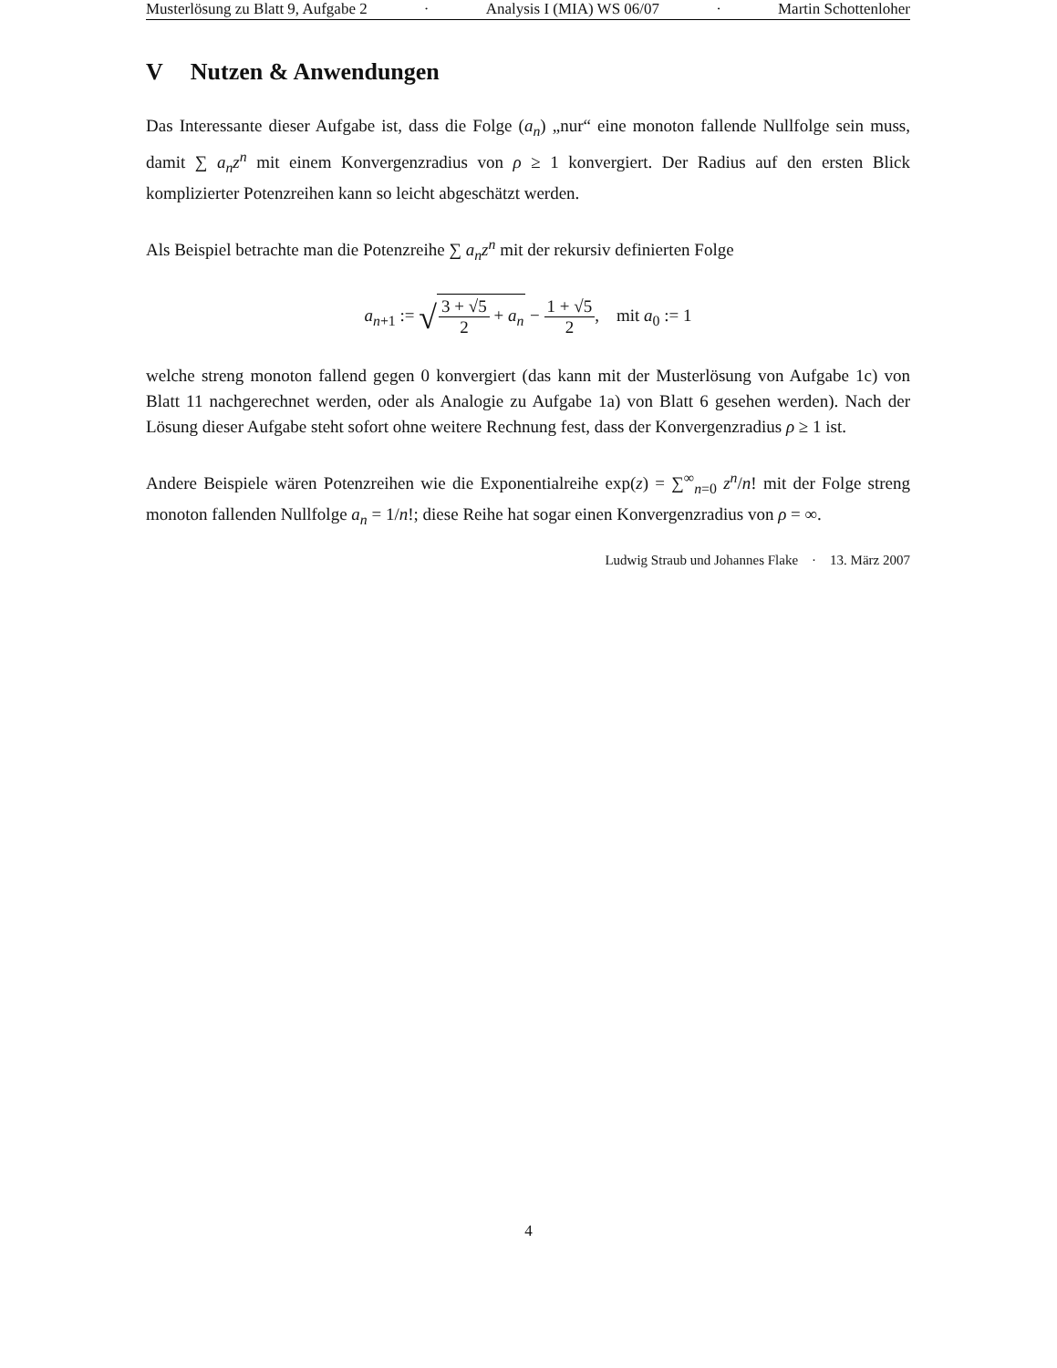Musterlösung zu Blatt 9, Aufgabe 2 · Analysis I (MIA) WS 06/07 · Martin Schottenloher
V Nutzen & Anwendungen
Das Interessante dieser Aufgabe ist, dass die Folge (a<sub>n</sub>) „nur“ eine monoton fallende Nullfolge sein muss, damit ∑ a<sub>n</sub>z<sup>n</sup> mit einem Konvergenzradius von ρ ≥ 1 konvergiert. Der Radius auf den ersten Blick komplizierter Potenzreihen kann so leicht abgeschätzt werden.
Als Beispiel betrachte man die Potenzreihe ∑ a<sub>n</sub>z<sup>n</sup> mit der rekursiv definierten Folge
a<sub>n+1</sub> := √3 + √5 2 + a<sub>n</sub> − 1 + √5 2, mit a<sub>0</sub> := 1
welche streng monoton fallend gegen 0 konvergiert (das kann mit der Musterlösung von Aufgabe 1c) von Blatt 11 nachgerechnet werden, oder als Analogie zu Aufgabe 1a) von Blatt 6 gesehen werden). Nach der Lösung dieser Aufgabe steht sofort ohne weitere Rechnung fest, dass der Konvergenzradius ρ ≥ 1 ist.
Andere Beispiele wären Potenzreihen wie die Exponentialreihe exp(z) = ∑<sup>∞</sup><sub>n=0</sub> z<sup>n</sup>/n! mit der Folge streng monoton fallenden Nullfolge a<sub>n</sub> = 1/n!; diese Reihe hat sogar einen Konvergenzradius von ρ = ∞.
Ludwig Straub und Johannes Flake · 13. März 2007
4